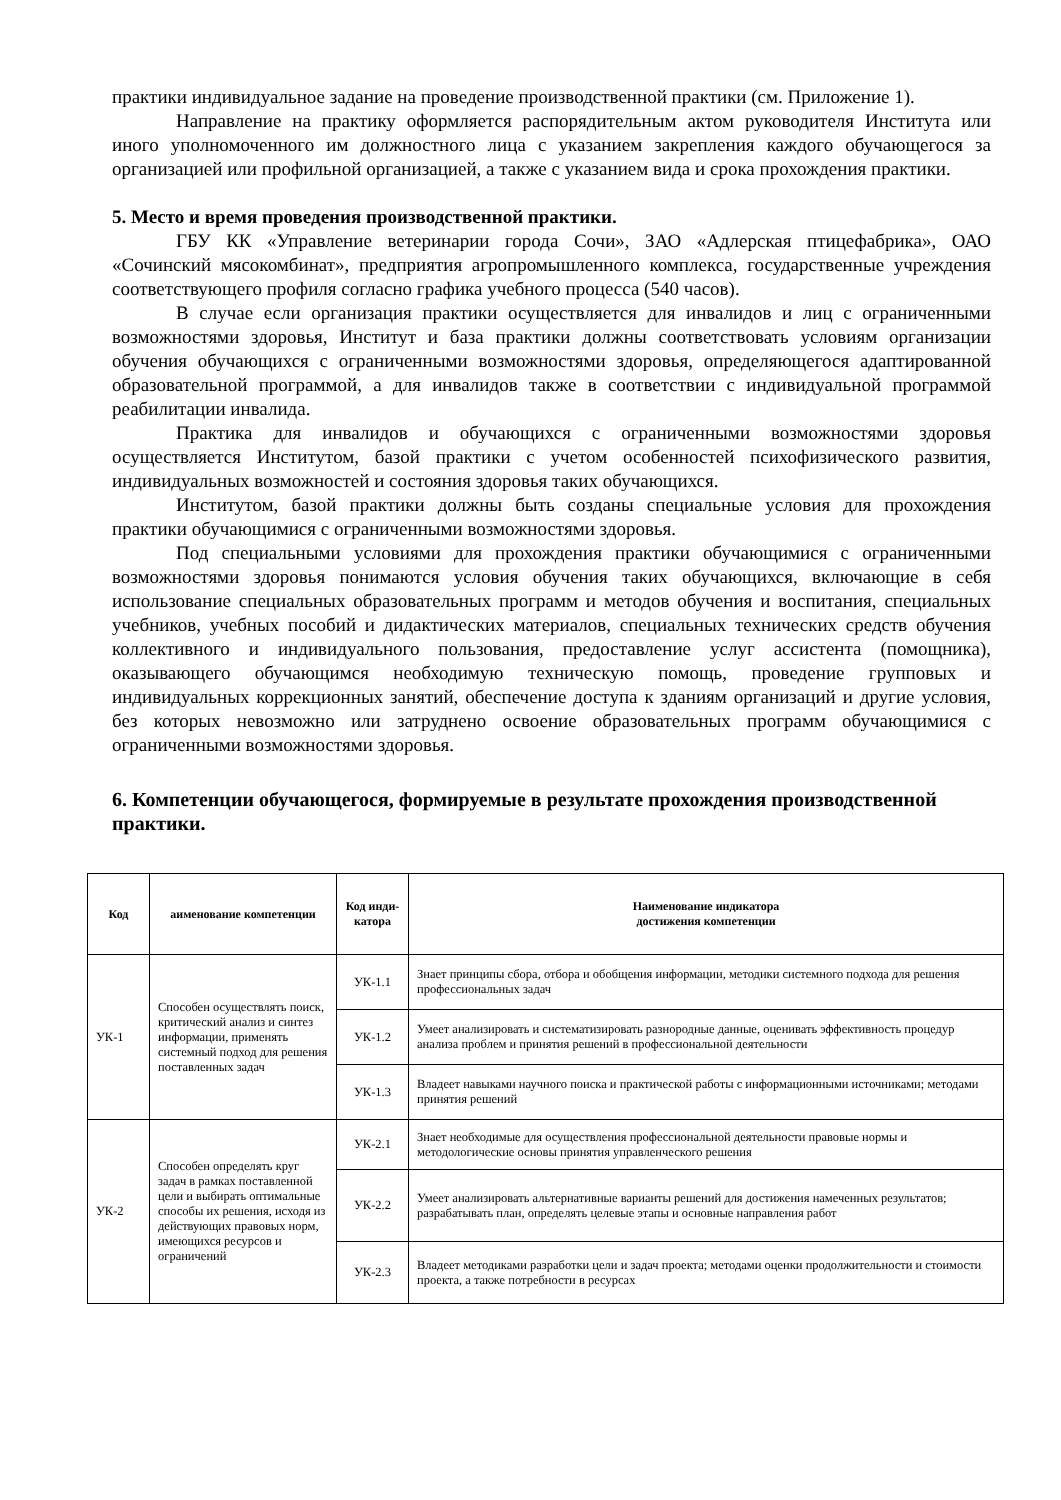практики индивидуальное задание на проведение производственной практики (см. Приложение 1).
Направление на практику оформляется распорядительным актом руководителя Института или иного уполномоченного им должностного лица с указанием закрепления каждого обучающегося за организацией или профильной организацией, а также с указанием вида и срока прохождения практики.
5. Место и время проведения производственной практики.
ГБУ КК «Управление ветеринарии города Сочи», ЗАО «Адлерская птицефабрика», ОАО «Сочинский мясокомбинат», предприятия агропромышленного комплекса, государственные учреждения соответствующего профиля согласно графика учебного процесса (540 часов).
В случае если организация практики осуществляется для инвалидов и лиц с ограниченными возможностями здоровья, Институт и база практики должны соответствовать условиям организации обучения обучающихся с ограниченными возможностями здоровья, определяющегося адаптированной образовательной программой, а для инвалидов также в соответствии с индивидуальной программой реабилитации инвалида.
Практика для инвалидов и обучающихся с ограниченными возможностями здоровья осуществляется Институтом, базой практики с учетом особенностей психофизического развития, индивидуальных возможностей и состояния здоровья таких обучающихся.
Институтом, базой практики должны быть созданы специальные условия для прохождения практики обучающимися с ограниченными возможностями здоровья.
Под специальными условиями для прохождения практики обучающимися с ограниченными возможностями здоровья понимаются условия обучения таких обучающихся, включающие в себя использование специальных образовательных программ и методов обучения и воспитания, специальных учебников, учебных пособий и дидактических материалов, специальных технических средств обучения коллективного и индивидуального пользования, предоставление услуг ассистента (помощника), оказывающего обучающимся необходимую техническую помощь, проведение групповых и индивидуальных коррекционных занятий, обеспечение доступа к зданиям организаций и другие условия, без которых невозможно или затруднено освоение образовательных программ обучающимися с ограниченными возможностями здоровья.
6. Компетенции обучающегося, формируемые в результате прохождения производственной практики.
| Код | аименование компетенции | Код инди- катора | Наименование индикатора достижения компетенции |
| --- | --- | --- | --- |
| УК-1 | Способен осуществлять поиск, критический анализ и синтез информации, применять системный подход для решения поставленных задач | УК-1.1 | Знает принципы сбора, отбора и обобщения информации, методики системного подхода для решения профессиональных задач |
| | | УК-1.2 | Умеет анализировать и систематизировать разнородные данные, оценивать эффективность процедур анализа проблем и принятия решений в профессиональной деятельности |
| | | УК-1.3 | Владеет навыками научного поиска и практической работы с информационными источниками; методами принятия решений |
| УК-2 | Способен определять круг задач в рамках поставленной цели и выбирать оптимальные способы их решения, исходя из действующих правовых норм, имеющихся ресурсов и ограничений | УК-2.1 | Знает необходимые для осуществления профессиональной деятельности правовые нормы и методологические основы принятия управленческого решения |
| | | УК-2.2 | Умеет анализировать альтернативные варианты решений для достижения намеченных результатов; разрабатывать план, определять целевые этапы и основные направления работ |
| | | УК-2.3 | Владеет методиками разработки цели и задач проекта; методами оценки продолжительности и стоимости проекта, а также потребности в ресурсах |